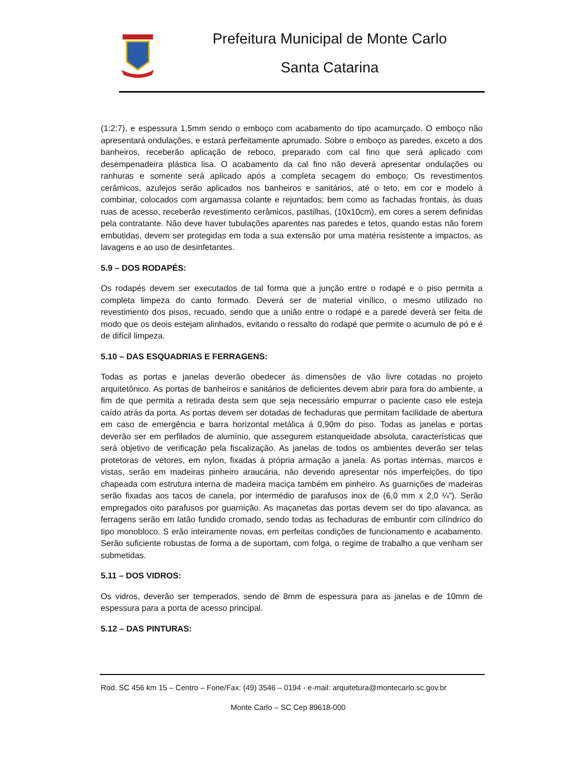Prefeitura Municipal de Monte Carlo
Santa Catarina
(1:2:7), e espessura 1,5mm sendo o emboço com acabamento do tipo acamurçado. O emboço não apresentará ondulações, e estará perfeitamente aprumado. Sobre o emboço as paredes, exceto a dos banheiros, receberão aplicação de reboco, preparado com cal fino que será aplicado com desempenadeira plástica lisa. O acabamento da cal fino não deverá apresentar ondulações ou ranhuras e somente será aplicado após a completa secagem do emboço; Os revestimentos cerâmicos, azulejos serão aplicados nos banheiros e sanitários, até o teto, em cor e modelo à combinar, colocados com argamassa colante e rejuntados; bem como as fachadas frontais, às duas ruas de acesso, receberão revestimento cerâmicos, pastilhas, (10x10cm), em cores a serem definidas pela contratante. Não deve haver tubulações aparentes nas paredes e tetos, quando estas não forem embutidas, devem ser protegidas em toda a sua extensão por uma matéria resistente a impactos, as lavagens e ao uso de desinfetantes.
5.9 – DOS RODAPÉS:
Os rodapés devem ser executados de tal forma que a junção entre o rodapé e o piso permita a completa limpeza do canto formado. Deverá ser de material vinílico, o mesmo utilizado no revestimento dos pisos, recuado, sendo que a união entre o rodapé e a parede deverá ser feita de modo que os deois estejam alinhados, evitando o ressalto do rodapé que permite o acumulo de pó e é de difícil limpeza.
5.10 – DAS ESQUADRIAS E FERRAGENS:
Todas as portas e janelas deverão obedecer ás dimensões de vão livre cotadas no projeto arquitetônico. As portas de banheiros e sanitários de deficientes devem abrir para fora do ambiente, a fim de que permita a retirada desta sem que seja necessário empurrar o paciente caso ele esteja caído atrás da porta. As portas devem ser dotadas de fechaduras que permitam facilidade de abertura em caso de emergência e barra horizontal metálica á 0,90m do piso. Todas as janelas e portas deverão ser em perfilados de alumínio, que assegurem estanqueidade absoluta, características que será objetivo de verificação pela fiscalização. As janelas de todos os ambientes deverão ser telas protetoras de vetores, em nylon, fixadas à própria armação a janela. As portas internas, marcos e vistas, serão em madeiras pinheiro araucária, não devendo apresentar nós imperfeições, do tipo chapeada com estrutura interna de madeira maciça também em pinheiro. As guarnições de madeiras serão fixadas aos tacos de canela, por intermédio de parafusos inox de (6,0 mm x 2,0 ¼”). Serão empregados oito parafusos por guarnição. As maçanetas das portas devem ser do tipo alavanca, as ferragens serão em latão fundido cromado, sendo todas as fechaduras de embuntir com cilíndrico do tipo monobloco. S erão inteiramente novas, em perfeitas condições de funcionamento e acabamento. Serão suficiente robustas de forma a de suportam, com folga, o regime de trabalho a que venham ser submetidas.
5.11 – DOS VIDROS:
Os vidros, deverão ser temperados, sendo de 8mm de espessura para as janelas e de 10mm de espessura para a porta de acesso principal.
5.12 – DAS PINTURAS:
Rod. SC 456 km 15 – Centro – Fone/Fax: (49) 3546 – 0194 - e-mail: arquitetura@montecarlo.sc.gov.br
Monte Carlo – SC Cep 89618-000